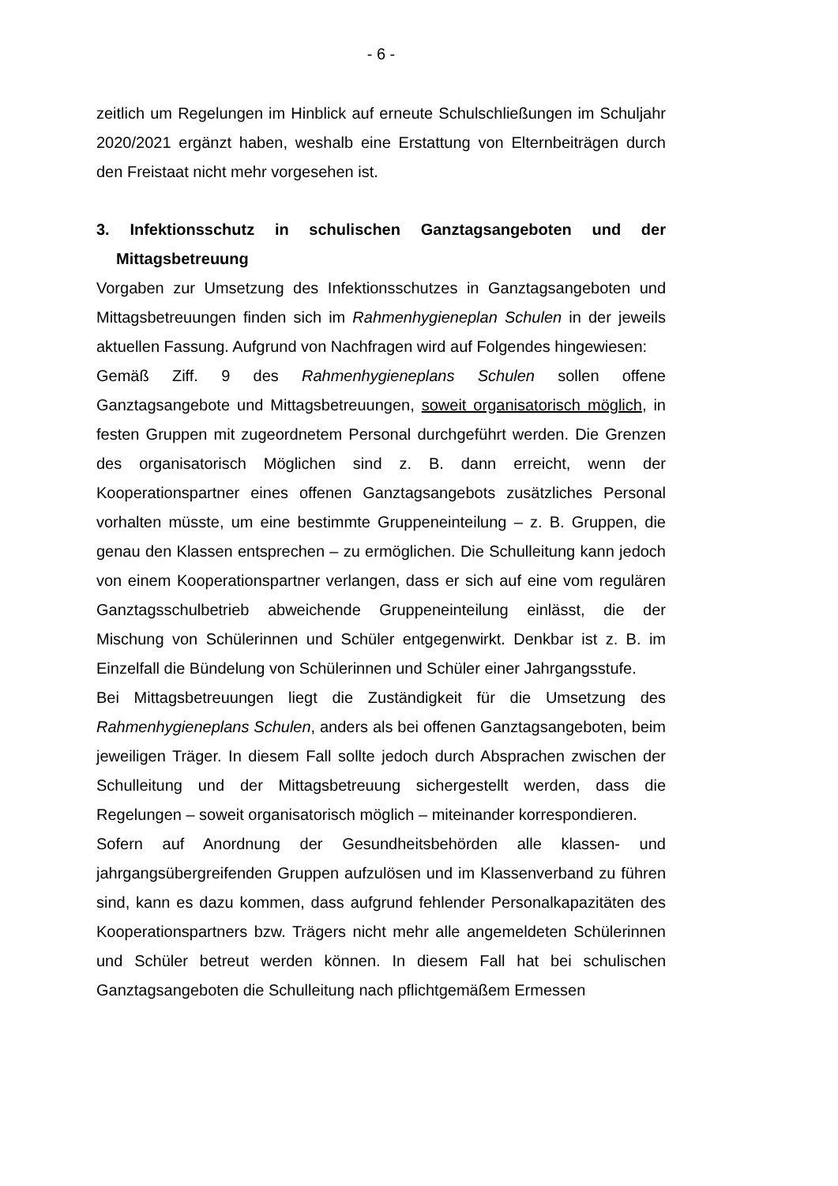- 6 -
zeitlich um Regelungen im Hinblick auf erneute Schulschließungen im Schuljahr 2020/2021 ergänzt haben, weshalb eine Erstattung von Elternbeiträgen durch den Freistaat nicht mehr vorgesehen ist.
3. Infektionsschutz in schulischen Ganztagsangeboten und der Mittagsbetreuung
Vorgaben zur Umsetzung des Infektionsschutzes in Ganztagsangeboten und Mittagsbetreuungen finden sich im Rahmenhygieneplan Schulen in der jeweils aktuellen Fassung. Aufgrund von Nachfragen wird auf Folgendes hingewiesen:
Gemäß Ziff. 9 des Rahmenhygieneplans Schulen sollen offene Ganztagsangebote und Mittagsbetreuungen, soweit organisatorisch möglich, in festen Gruppen mit zugeordnetem Personal durchgeführt werden. Die Grenzen des organisatorisch Möglichen sind z. B. dann erreicht, wenn der Kooperationspartner eines offenen Ganztagsangebots zusätzliches Personal vorhalten müsste, um eine bestimmte Gruppeneinteilung – z. B. Gruppen, die genau den Klassen entsprechen – zu ermöglichen. Die Schulleitung kann jedoch von einem Kooperationspartner verlangen, dass er sich auf eine vom regulären Ganztagsschulbetrieb abweichende Gruppeneinteilung einlässt, die der Mischung von Schülerinnen und Schüler entgegenwirkt. Denkbar ist z. B. im Einzelfall die Bündelung von Schülerinnen und Schüler einer Jahrgangsstufe.
Bei Mittagsbetreuungen liegt die Zuständigkeit für die Umsetzung des Rahmenhygieneplans Schulen, anders als bei offenen Ganztagsangeboten, beim jeweiligen Träger. In diesem Fall sollte jedoch durch Absprachen zwischen der Schulleitung und der Mittagsbetreuung sichergestellt werden, dass die Regelungen – soweit organisatorisch möglich – miteinander korrespondieren.
Sofern auf Anordnung der Gesundheitsbehörden alle klassen- und jahrgangsübergreifenden Gruppen aufzulösen und im Klassenverband zu führen sind, kann es dazu kommen, dass aufgrund fehlender Personalkapazitäten des Kooperationspartners bzw. Trägers nicht mehr alle angemeldeten Schülerinnen und Schüler betreut werden können. In diesem Fall hat bei schulischen Ganztagsangeboten die Schulleitung nach pflichtgemäßem Ermessen